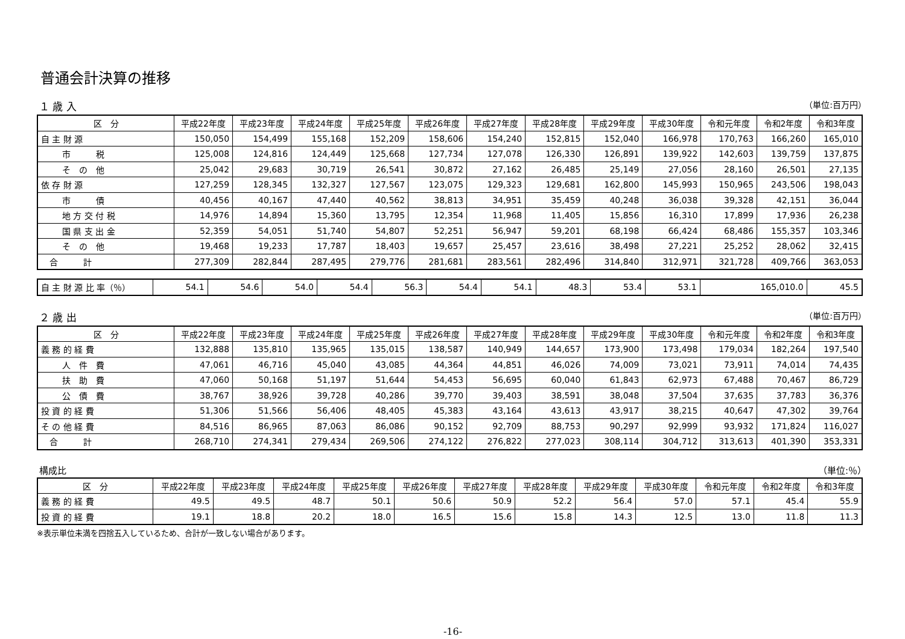普通会計決算の推移
１ 歳 入 （単位:百万円）
| 区 分 | 平成22年度 | 平成23年度 | 平成24年度 | 平成25年度 | 平成26年度 | 平成27年度 | 平成28年度 | 平成29年度 | 平成30年度 | 令和元年度 | 令和2年度 | 令和3年度 |
| --- | --- | --- | --- | --- | --- | --- | --- | --- | --- | --- | --- | --- |
| 自 主 財 源 | 150,050 | 154,499 | 155,168 | 152,209 | 158,606 | 154,240 | 152,815 | 152,040 | 166,978 | 170,763 | 166,260 | 165,010 |
| 市 税 | 125,008 | 124,816 | 124,449 | 125,668 | 127,734 | 127,078 | 126,330 | 126,891 | 139,922 | 142,603 | 139,759 | 137,875 |
| そ の 他 | 25,042 | 29,683 | 30,719 | 26,541 | 30,872 | 27,162 | 26,485 | 25,149 | 27,056 | 28,160 | 26,501 | 27,135 |
| 依 存 財 源 | 127,259 | 128,345 | 132,327 | 127,567 | 123,075 | 129,323 | 129,681 | 162,800 | 145,993 | 150,965 | 243,506 | 198,043 |
| 市 債 | 40,456 | 40,167 | 47,440 | 40,562 | 38,813 | 34,951 | 35,459 | 40,248 | 36,038 | 39,328 | 42,151 | 36,044 |
| 地 方 交 付 税 | 14,976 | 14,894 | 15,360 | 13,795 | 12,354 | 11,968 | 11,405 | 15,856 | 16,310 | 17,899 | 17,936 | 26,238 |
| 国 県 支 出 金 | 52,359 | 54,051 | 51,740 | 54,807 | 52,251 | 56,947 | 59,201 | 68,198 | 66,424 | 68,486 | 155,357 | 103,346 |
| そ の 他 | 19,468 | 19,233 | 17,787 | 18,403 | 19,657 | 25,457 | 23,616 | 38,498 | 27,221 | 25,252 | 28,062 | 32,415 |
| 合 計 | 277,309 | 282,844 | 287,495 | 279,776 | 281,681 | 283,561 | 282,496 | 314,840 | 312,971 | 321,728 | 409,766 | 363,053 |
| 自 主 財 源 比 率（％） | 54.1 | 54.6 | 54.0 | 54.4 | 56.3 | 54.4 | 54.1 | 48.3 | 53.4 | 53.1 | 165,010.0 | 45.5 |
２ 歳 出 （単位:百万円）
| 区 分 | 平成22年度 | 平成23年度 | 平成24年度 | 平成25年度 | 平成26年度 | 平成27年度 | 平成28年度 | 平成29年度 | 平成30年度 | 令和元年度 | 令和2年度 | 令和3年度 |
| --- | --- | --- | --- | --- | --- | --- | --- | --- | --- | --- | --- | --- |
| 義 務 的 経 費 | 132,888 | 135,810 | 135,965 | 135,015 | 138,587 | 140,949 | 144,657 | 173,900 | 173,498 | 179,034 | 182,264 | 197,540 |
| 人 件 費 | 47,061 | 46,716 | 45,040 | 43,085 | 44,364 | 44,851 | 46,026 | 74,009 | 73,021 | 73,911 | 74,014 | 74,435 |
| 扶 助 費 | 47,060 | 50,168 | 51,197 | 51,644 | 54,453 | 56,695 | 60,040 | 61,843 | 62,973 | 67,488 | 70,467 | 86,729 |
| 公 債 費 | 38,767 | 38,926 | 39,728 | 40,286 | 39,770 | 39,403 | 38,591 | 38,048 | 37,504 | 37,635 | 37,783 | 36,376 |
| 投 資 的 経 費 | 51,306 | 51,566 | 56,406 | 48,405 | 45,383 | 43,164 | 43,613 | 43,917 | 38,215 | 40,647 | 47,302 | 39,764 |
| そ の 他 経 費 | 84,516 | 86,965 | 87,063 | 86,086 | 90,152 | 92,709 | 88,753 | 90,297 | 92,999 | 93,932 | 171,824 | 116,027 |
| 合 計 | 268,710 | 274,341 | 279,434 | 269,506 | 274,122 | 276,822 | 277,023 | 308,114 | 304,712 | 313,613 | 401,390 | 353,331 |
構成比 （単位:％）
| 区 分 | 平成22年度 | 平成23年度 | 平成24年度 | 平成25年度 | 平成26年度 | 平成27年度 | 平成28年度 | 平成29年度 | 平成30年度 | 令和元年度 | 令和2年度 | 令和3年度 |
| --- | --- | --- | --- | --- | --- | --- | --- | --- | --- | --- | --- | --- |
| 義 務 的 経 費 | 49.5 | 49.5 | 48.7 | 50.1 | 50.6 | 50.9 | 52.2 | 56.4 | 57.0 | 57.1 | 45.4 | 55.9 |
| 投 資 的 経 費 | 19.1 | 18.8 | 20.2 | 18.0 | 16.5 | 15.6 | 15.8 | 14.3 | 12.5 | 13.0 | 11.8 | 11.3 |
※表示単位未満を四捨五入しているため、合計が一致しない場合があります。
-16-